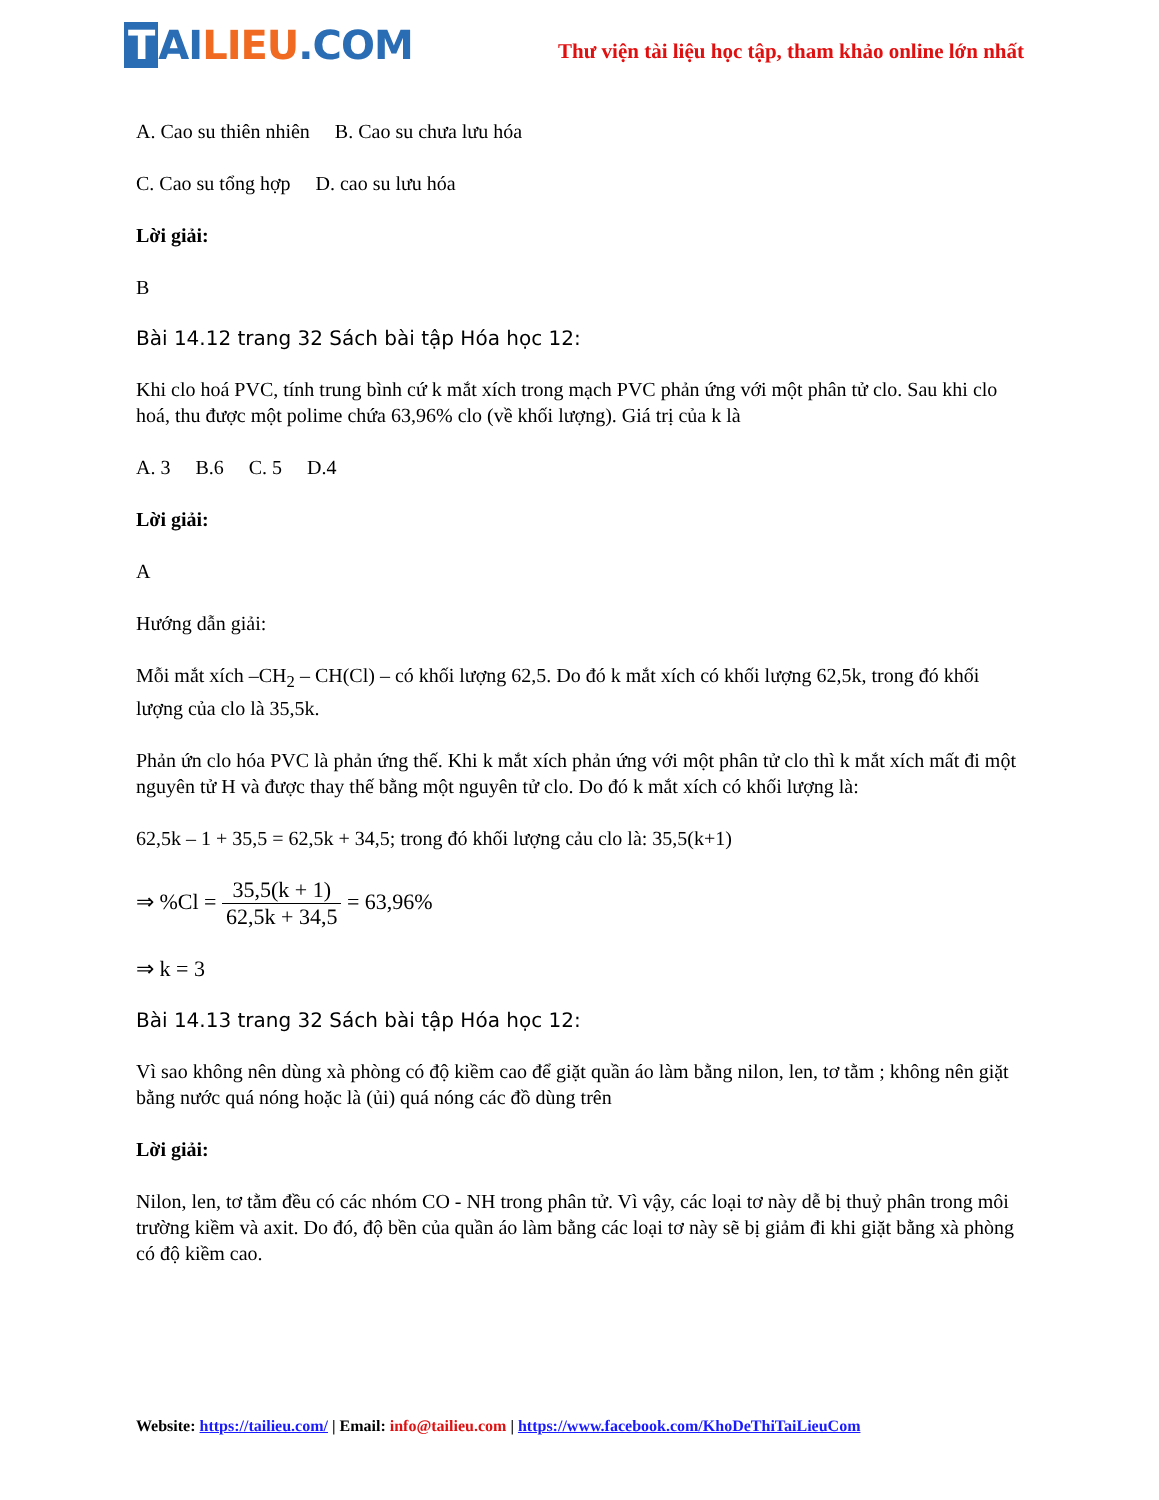T AI LIEU.COM
Thư viện tài liệu học tập, tham khảo online lớn nhất
A. Cao su thiên nhiên B. Cao su chưa lưu hóa
C. Cao su tổng hợp D. cao su lưu hóa
Lời giải:
B
Bài 14.12 trang 32 Sách bài tập Hóa học 12:
Khi clo hoá PVC, tính trung bình cứ k mắt xích trong mạch PVC phản ứng với một phân tử clo. Sau khi clo hoá, thu được một polime chứa 63,96% clo (về khối lượng). Giá trị của k là
A. 3 B.6 C. 5 D.4
Lời giải:
A
Hướng dẫn giải:
Mỗi mắt xích –CH<sub>2</sub> – CH(Cl) – có khối lượng 62,5. Do đó k mắt xích có khối lượng 62,5k, trong đó khối lượng của clo là 35,5k.
Phản ứn clo hóa PVC là phản ứng thế. Khi k mắt xích phản ứng với một phân tử clo thì k mắt xích mất đi một nguyên tử H và được thay thế bằng một nguyên tử clo. Do đó k mắt xích có khối lượng là:
62,5k – 1 + 35,5 = 62,5k + 34,5; trong đó khối lượng cảu clo là: 35,5(k+1)
⇒ %Cl = 35,5(k + 1) 62,5k + 34,5 = 63,96%
⇒ k = 3
Bài 14.13 trang 32 Sách bài tập Hóa học 12:
Vì sao không nên dùng xà phòng có độ kiềm cao để giặt quần áo làm bằng nilon, len, tơ tằm ; không nên giặt bằng nước quá nóng hoặc là (ủi) quá nóng các đồ dùng trên
Lời giải:
Nilon, len, tơ tằm đều có các nhóm CO - NH trong phân tử. Vì vậy, các loại tơ này dễ bị thuỷ phân trong môi trường kiềm và axit. Do đó, độ bền của quần áo làm bằng các loại tơ này sẽ bị giảm đi khi giặt bằng xà phòng có độ kiềm cao.
Website: https://tailieu.com/ | Email: info@tailieu.com | https://www.facebook.com/KhoDeThiTaiLieuCom